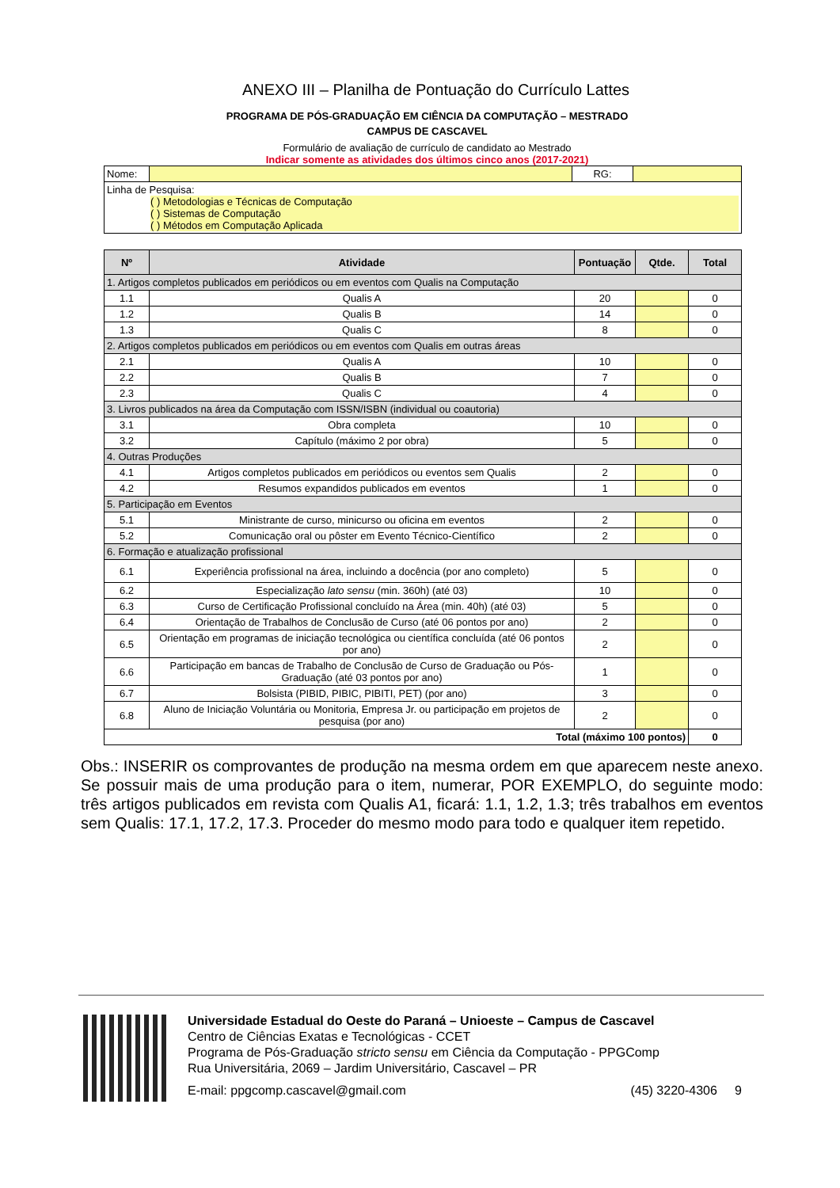ANEXO III – Planilha de Pontuação do Currículo Lattes
PROGRAMA DE PÓS-GRADUAÇÃO EM CIÊNCIA DA COMPUTAÇÃO – MESTRADO
CAMPUS DE CASCAVEL
Formulário de avaliação de currículo de candidato ao Mestrado
Indicar somente as atividades dos últimos cinco anos (2017-2021)
| Nome: | | RG: | |
| Linha de Pesquisa: ( ) Metodologias e Técnicas de Computação ( ) Sistemas de Computação ( ) Métodos em Computação Aplicada | | | |
| Nº | Atividade | Pontuação | Qtde. | Total |
| --- | --- | --- | --- | --- |
| 1. Artigos completos publicados em periódicos ou em eventos com Qualis na Computação | | | | |
| 1.1 | Qualis A | 20 | | 0 |
| 1.2 | Qualis B | 14 | | 0 |
| 1.3 | Qualis C | 8 | | 0 |
| 2. Artigos completos publicados em periódicos ou em eventos com Qualis em outras áreas | | | | |
| 2.1 | Qualis A | 10 | | 0 |
| 2.2 | Qualis B | 7 | | 0 |
| 2.3 | Qualis C | 4 | | 0 |
| 3. Livros publicados na área da Computação com ISSN/ISBN (individual ou coautoria) | | | | |
| 3.1 | Obra completa | 10 | | 0 |
| 3.2 | Capítulo (máximo 2 por obra) | 5 | | 0 |
| 4. Outras Produções | | | | |
| 4.1 | Artigos completos publicados em periódicos ou eventos sem Qualis | 2 | | 0 |
| 4.2 | Resumos expandidos publicados em eventos | 1 | | 0 |
| 5. Participação em Eventos | | | | |
| 5.1 | Ministrante de curso, minicurso ou oficina em eventos | 2 | | 0 |
| 5.2 | Comunicação oral ou pôster em Evento Técnico-Científico | 2 | | 0 |
| 6. Formação e atualização profissional | | | | |
| 6.1 | Experiência profissional na área, incluindo a docência (por ano completo) | 5 | | 0 |
| 6.2 | Especialização lato sensu (min. 360h) (até 03) | 10 | | 0 |
| 6.3 | Curso de Certificação Profissional concluído na Área (min. 40h) (até 03) | 5 | | 0 |
| 6.4 | Orientação de Trabalhos de Conclusão de Curso (até 06 pontos por ano) | 2 | | 0 |
| 6.5 | Orientação em programas de iniciação tecnológica ou científica concluída (até 06 pontos por ano) | 2 | | 0 |
| 6.6 | Participação em bancas de Trabalho de Conclusão de Curso de Graduação ou Pós-Graduação (até 03 pontos por ano) | 1 | | 0 |
| 6.7 | Bolsista (PIBID, PIBIC, PIBITI, PET) (por ano) | 3 | | 0 |
| 6.8 | Aluno de Iniciação Voluntária ou Monitoria, Empresa Jr. ou participação em projetos de pesquisa (por ano) | 2 | | 0 |
| Total (máximo 100 pontos) | | | | 0 |
Obs.: INSERIR os comprovantes de produção na mesma ordem em que aparecem neste anexo. Se possuir mais de uma produção para o item, numerar, POR EXEMPLO, do seguinte modo: três artigos publicados em revista com Qualis A1, ficará: 1.1, 1.2, 1.3; três trabalhos em eventos sem Qualis: 17.1, 17.2, 17.3. Proceder do mesmo modo para todo e qualquer item repetido.
Universidade Estadual do Oeste do Paraná – Unioeste – Campus de Cascavel
Centro de Ciências Exatas e Tecnológicas - CCET
Programa de Pós-Graduação stricto sensu em Ciência da Computação - PPGComp
Rua Universitária, 2069 – Jardim Universitário, Cascavel – PR
E-mail: ppgcomp.cascavel@gmail.com (45) 3220-4306 9